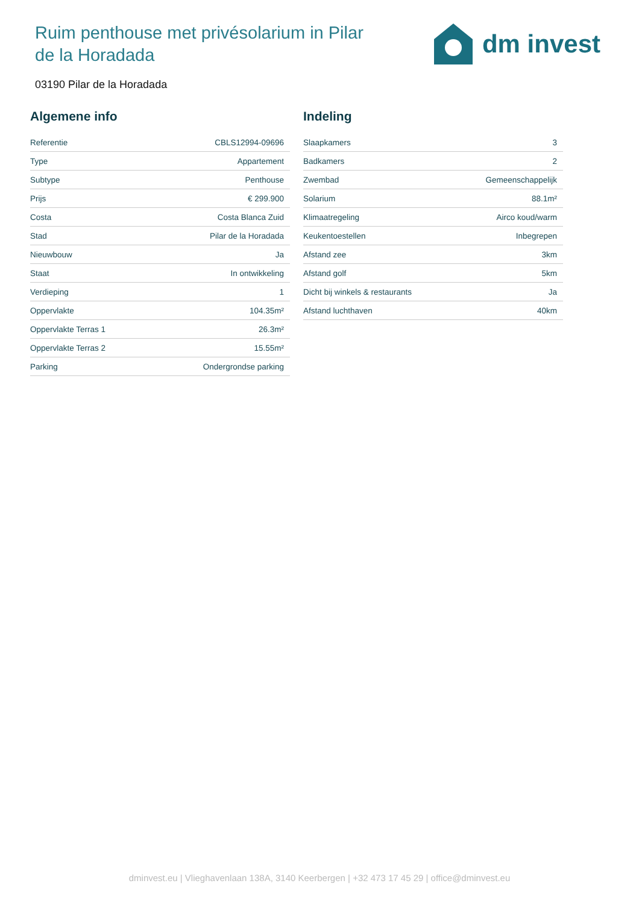Ruim penthouse met privésolarium in Pilar de la Horadada
dm invest
03190 Pilar de la Horadada
Algemene info
| Referentie | CBLS12994-09696 |
| Type | Appartement |
| Subtype | Penthouse |
| Prijs | € 299.900 |
| Costa | Costa Blanca Zuid |
| Stad | Pilar de la Horadada |
| Nieuwbouw | Ja |
| Staat | In ontwikkeling |
| Verdieping | 1 |
| Oppervlakte | 104.35m² |
| Oppervlakte Terras 1 | 26.3m² |
| Oppervlakte Terras 2 | 15.55m² |
| Parking | Ondergrondse parking |
Indeling
| Slaapkamers | 3 |
| Badkamers | 2 |
| Zwembad | Gemeenschappelijk |
| Solarium | 88.1m² |
| Klimaatregeling | Airco koud/warm |
| Keukentoestellen | Inbegrepen |
| Afstand zee | 3km |
| Afstand golf | 5km |
| Dicht bij winkels & restaurants | Ja |
| Afstand luchthaven | 40km |
dminvest.eu | Vlieghavenlaan 138A, 3140 Keerbergen | +32 473 17 45 29 | office@dminvest.eu